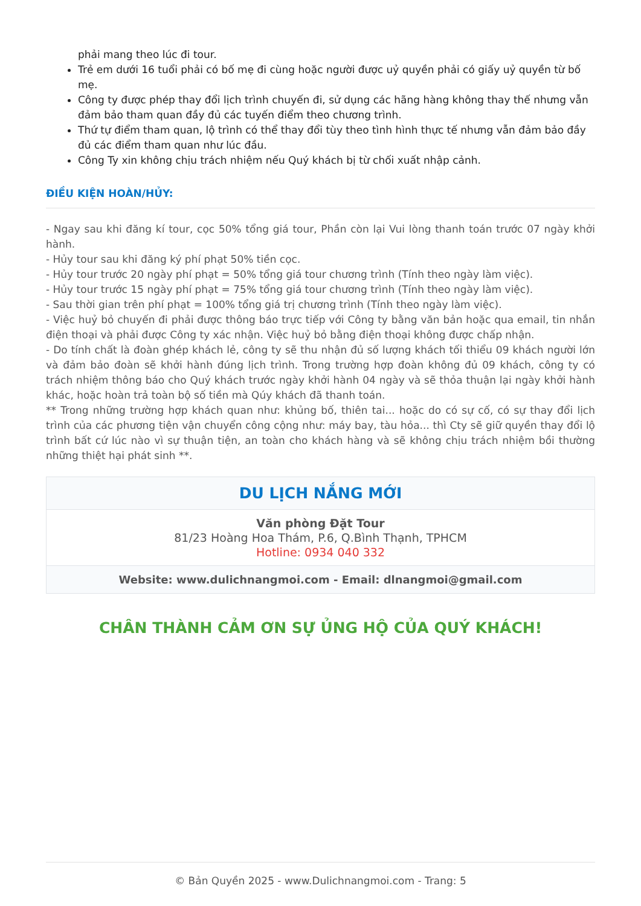phải mang theo lúc đi tour.
Trẻ em dưới 16 tuổi phải có bố mẹ đi cùng hoặc người được uỷ quyền phải có giấy uỷ quyền từ bố mẹ.
Công ty được phép thay đổi lịch trình chuyến đi, sử dụng các hãng hàng không thay thế nhưng vẫn đảm bảo tham quan đầy đủ các tuyến điểm theo chương trình.
Thứ tự điểm tham quan, lộ trình có thể thay đổi tùy theo tình hình thực tế nhưng vẫn đảm bảo đầy đủ các điểm tham quan như lúc đầu.
Công Ty xin không chịu trách nhiệm nếu Quý khách bị từ chối xuất nhập cảnh.
ĐIỀU KIỆN HOÀN/HỦY:
- Ngay sau khi đăng kí tour, cọc 50% tổng giá tour, Phần còn lại Vui lòng thanh toán trước 07 ngày khởi hành.
- Hủy tour sau khi đăng ký phí phạt 50% tiền cọc.
- Hủy tour trước 20 ngày phí phạt = 50% tổng giá tour chương trình (Tính theo ngày làm việc).
- Hủy tour trước 15 ngày phí phạt = 75% tổng giá tour chương trình (Tính theo ngày làm việc).
- Sau thời gian trên phí phạt = 100% tổng giá trị chương trình (Tính theo ngày làm việc).
- Việc huỷ bỏ chuyến đi phải được thông báo trực tiếp với Công ty bằng văn bản hoặc qua email, tin nhắn điện thoại và phải được Công ty xác nhận. Việc huỷ bỏ bằng điện thoại không được chấp nhận.
- Do tính chất là đoàn ghép khách lẻ, công ty sẽ thu nhận đủ số lượng khách tối thiểu 09 khách người lớn và đảm bảo đoàn sẽ khởi hành đúng lịch trình. Trong trường hợp đoàn không đủ 09 khách, công ty có trách nhiệm thông báo cho Quý khách trước ngày khởi hành 04 ngày và sẽ thỏa thuận lại ngày khởi hành khác, hoặc hoàn trả toàn bộ số tiền mà Qúy khách đã thanh toán.
** Trong những trường hợp khách quan như: khủng bố, thiên tai... hoặc do có sự cố, có sự thay đổi lịch trình của các phương tiện vận chuyển công cộng như: máy bay, tàu hỏa... thì Cty sẽ giữ quyền thay đổi lộ trình bất cứ lúc nào vì sự thuận tiện, an toàn cho khách hàng và sẽ không chịu trách nhiệm bồi thường những thiệt hại phát sinh **.
| DU LỊCH NẮNG MỚI |
| Văn phòng Đặt Tour 81/23 Hoàng Hoa Thám, P.6, Q.Bình Thạnh, TPHCM Hotline: 0934 040 332 |
| Website: www.dulichnangmoi.com - Email: dlnangmoi@gmail.com |
CHÂN THÀNH CẢM ƠN SỰ ỦNG HỘ CỦA QUÝ KHÁCH!
© Bản Quyền 2025 - www.Dulichnangmoi.com - Trang: 5